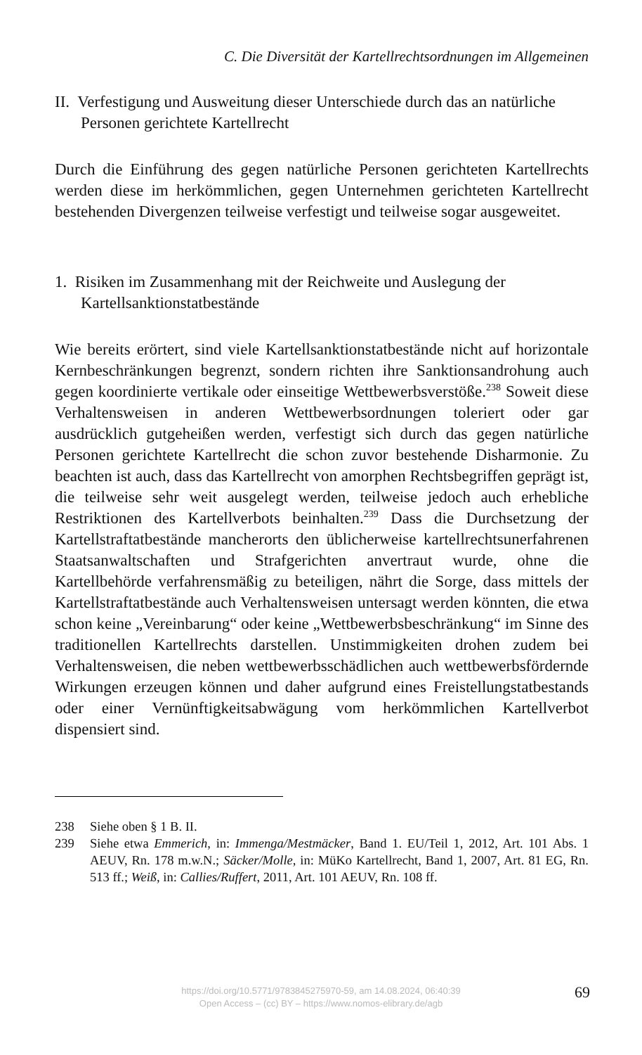C. Die Diversität der Kartellrechtsordnungen im Allgemeinen
II. Verfestigung und Ausweitung dieser Unterschiede durch das an natürliche Personen gerichtete Kartellrecht
Durch die Einführung des gegen natürliche Personen gerichteten Kartellrechts werden diese im herkömmlichen, gegen Unternehmen gerichteten Kartellrecht bestehenden Divergenzen teilweise verfestigt und teilweise sogar ausgeweitet.
1. Risiken im Zusammenhang mit der Reichweite und Auslegung der Kartellsanktionstatbestände
Wie bereits erörtert, sind viele Kartellsanktionstatbestände nicht auf horizontale Kernbeschränkungen begrenzt, sondern richten ihre Sanktionsandrohung auch gegen koordinierte vertikale oder einseitige Wettbewerbsverstöße.<sup>238</sup> Soweit diese Verhaltensweisen in anderen Wettbewerbsordnungen toleriert oder gar ausdrücklich gutgeheißen werden, verfestigt sich durch das gegen natürliche Personen gerichtete Kartellrecht die schon zuvor bestehende Disharmonie. Zu beachten ist auch, dass das Kartellrecht von amorphen Rechtsbegriffen geprägt ist, die teilweise sehr weit ausgelegt werden, teilweise jedoch auch erhebliche Restriktionen des Kartellverbots beinhalten.<sup>239</sup> Dass die Durchsetzung der Kartellstraftatbestände mancherorts den üblicherweise kartellrechtsunerfahrenen Staatsanwaltschaften und Strafgerichten anvertraut wurde, ohne die Kartellbehörde verfahrensmäßig zu beteiligen, nährt die Sorge, dass mittels der Kartellstraftatbestände auch Verhaltensweisen untersagt werden könnten, die etwa schon keine „Vereinbarung“ oder keine „Wettbewerbsbeschränkung“ im Sinne des traditionellen Kartellrechts darstellen. Unstimmigkeiten drohen zudem bei Verhaltensweisen, die neben wettbewerbsschädlichen auch wettbewerbsfördernde Wirkungen erzeugen können und daher aufgrund eines Freistellungstatbestands oder einer Vernünftigkeitsabwägung vom herkömmlichen Kartellverbot dispensiert sind.
238 Siehe oben § 1 B. II.
239 Siehe etwa Emmerich, in: Immenga/Mestmäcker, Band 1. EU/Teil 1, 2012, Art. 101 Abs. 1 AEUV, Rn. 178 m.w.N.; Säcker/Molle, in: MüKo Kartellrecht, Band 1, 2007, Art. 81 EG, Rn. 513 ff.; Weiß, in: Callies/Ruffert, 2011, Art. 101 AEUV, Rn. 108 ff.
https://doi.org/10.5771/9783845275970-59, am 14.08.2024, 06:40:39
Open Access – (cc) BY – https://www.nomos-elibrary.de/agb
69